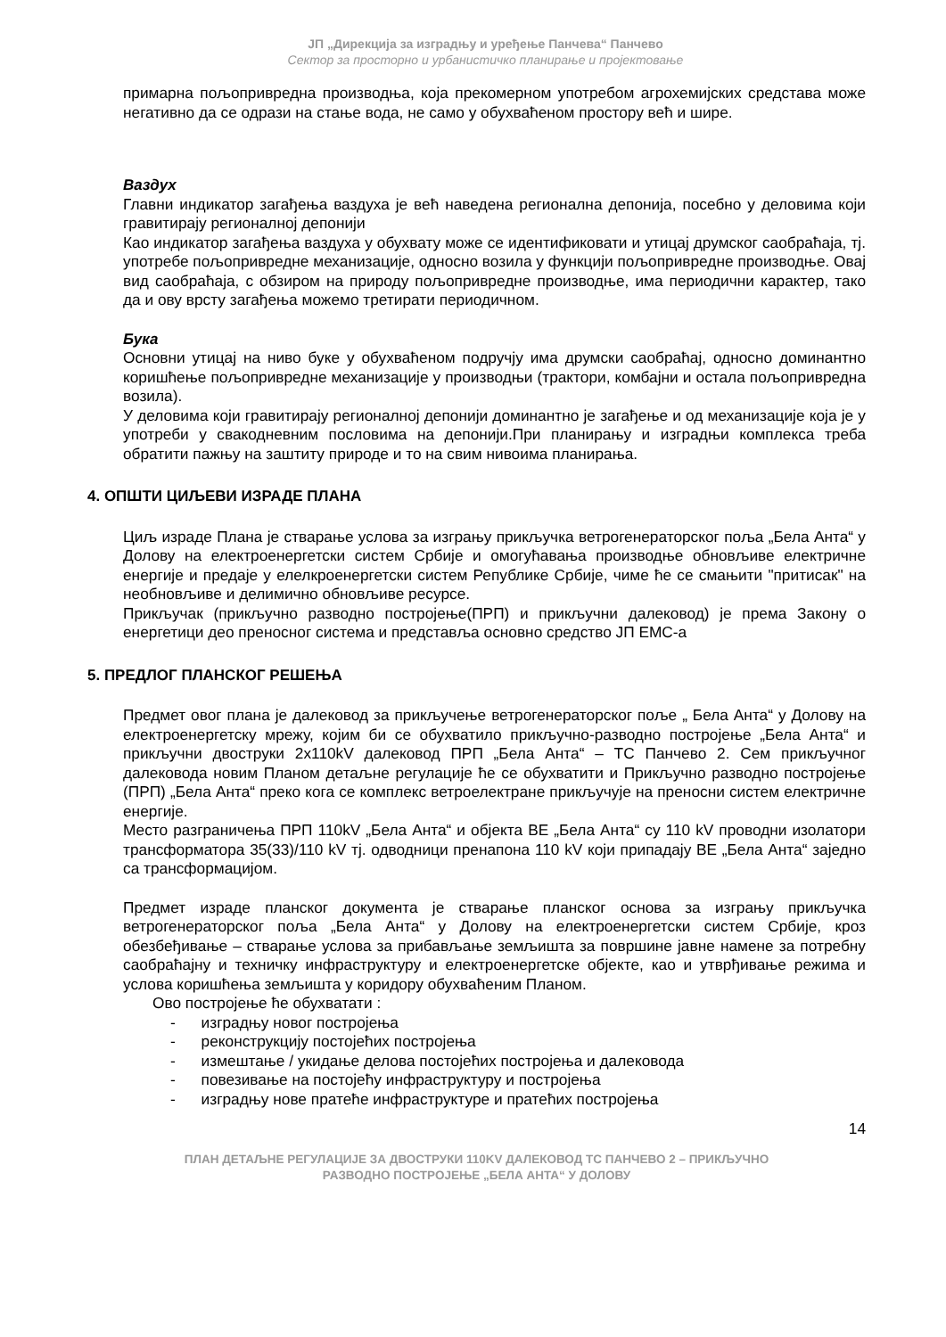ЈП „Дирекција за изградњу и уређење Панчева“ Панчево
Сектор за просторно и урбанистичко планирање и пројектовање
примарна пољопривредна производња, која прекомерном употребом агрохемијских средстава може негативно да се одрази на стање вода, не само у обухваћеном простору већ и шире.
Ваздух
Главни индикатор загађења ваздуха је већ наведена регионална депонија, посебно у деловима који гравитирају регионалној депонији
Као индикатор загађења ваздуха у обухвату може се идентификовати и утицај друмског саобраћаја, тј. употребе пољопривредне механизације, односно возила у функцији пољопривредне производње. Овај вид саобраћаја, с обзиром на природу пољопривредне производње, има периодични карактер, тако да и ову врсту загађења можемо третирати периодичном.
Бука
Основни утицај на ниво буке у обухваћеном подручју има друмски саобраћај, односно доминантно коришћење пољопривредне механизације у производњи (трактори, комбајни и остала пољопривредна возила).
У деловима који гравитирају регионалној депонији доминантно је загађење и од механизације која је у употреби у свакодневним пословима на депонији.При планирању и изградњи комплекса треба обратити пажњу на заштиту природе и то на свим нивоима планирања.
4. ОПШТИ ЦИЉЕВИ ИЗРАДЕ ПЛАНА
Циљ израде Плана је стварање услова за изгрању прикључка ветрогенераторског поља „Бела Анта“ у Долову на електроенергетски систем Србије и омогућавања производње обновљиве електричне енергије и предаје у елелкроенергетски систем Републике Србије, чиме ће се смањити "притисак" на необновљиве и делимично обновљиве ресурсе.
Прикључак (прикључно разводно постројење(ПРП) и прикључни далековод) је према Закону о енергетици део преносног система и представља основно средство ЈП ЕМС-а
5. ПРЕДЛОГ ПЛАНСКОГ РЕШЕЊА
Предмет овог плана је далековод за прикључење ветрогенераторског поље „ Бела Анта“ у Долову на електроенергетску мрежу, којим би се обухватило прикључно-разводно постројење „Бела Анта“ и прикључни двоструки 2x110kV далековод ПРП „Бела Анта“ – ТС Панчево 2. Сем прикључног далековода новим Планом детаљне регулације ће се обухватити и Прикључно разводно постројење (ПРП) „Бела Анта“ преко кога се комплекс ветроелектране прикључује на преносни систем електричне енергије.
Место разграничења ПРП 110kV „Бела Анта“ и објекта ВЕ „Бела Анта“ су 110 kV проводни изолатори трансформатора 35(33)/110 kV тј. одводници пренапона 110 kV који припадају ВЕ „Бела Анта“ заједно са трансформацијом.
Предмет израде планског документа је стварање планског основа за изгрању прикључка ветрогенераторског поља „Бела Анта“ у Долову на електроенергетски систем Србије, кроз обезбеђивање – стварање услова за прибављање земљишта за површине јавне намене за потребну саобраћајну и техничку инфраструктуру и електроенергетске објекте, као и утврђивање режима и услова коришћења земљишта у коридору обухваћеним Планом.
Ово постројење ће обухватати :
- изградњу новог постројења
- реконструкцију постојећих постројења
- измештање / укидање делова постојећих постројења и далековода
- повезивање на постојећу инфраструктуру и постројења
- изградњу нове пратеће инфраструктуре и пратећих постројења
14
ПЛАН ДЕТАЉНЕ РЕГУЛАЦИЈЕ ЗА ДВОСТРУКИ 110KV ДАЛЕКОВОД ТС ПАНЧЕВО 2 – ПРИКЉУЧНО
РАЗВОДНО ПОСТРОЈЕЊЕ „БЕЛА АНТА“ У ДОЛОВУ